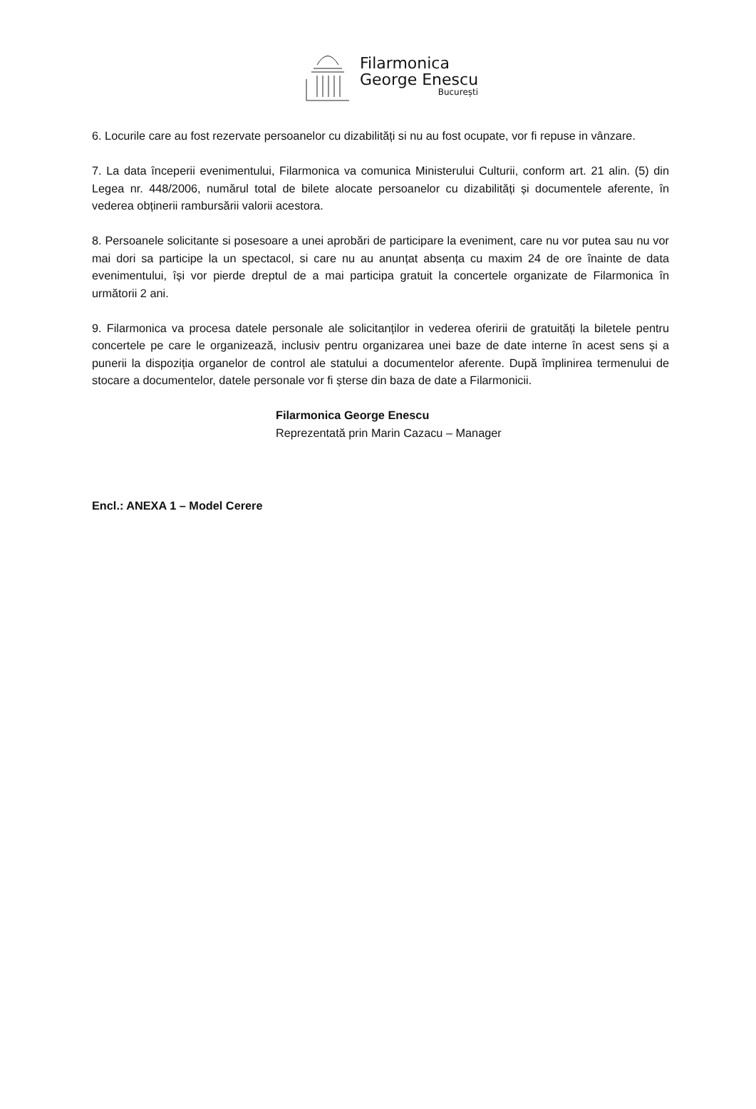Filarmonica
George Enescu
București
6. Locurile care au fost rezervate persoanelor cu dizabilități si nu au fost ocupate, vor fi repuse in vânzare.
7. La data începerii evenimentului, Filarmonica va comunica Ministerului Culturii, conform art. 21 alin. (5) din Legea nr. 448/2006, numărul total de bilete alocate persoanelor cu dizabilități și documentele aferente, în vederea obținerii rambursării valorii acestora.
8. Persoanele solicitante si posesoare a unei aprobări de participare la eveniment, care nu vor putea sau nu vor mai dori sa participe la un spectacol, si care nu au anunțat absența cu maxim 24 de ore înainte de data evenimentului, își vor pierde dreptul de a mai participa gratuit la concertele organizate de Filarmonica în următorii 2 ani.
9. Filarmonica va procesa datele personale ale solicitanților in vederea oferirii de gratuități la biletele pentru concertele pe care le organizează, inclusiv pentru organizarea unei baze de date interne în acest sens și a punerii la dispoziția organelor de control ale statului a documentelor aferente. După împlinirea termenului de stocare a documentelor, datele personale vor fi șterse din baza de date a Filarmonicii.
Filarmonica George Enescu
Reprezentată prin Marin Cazacu – Manager
Encl.: ANEXA 1 – Model Cerere